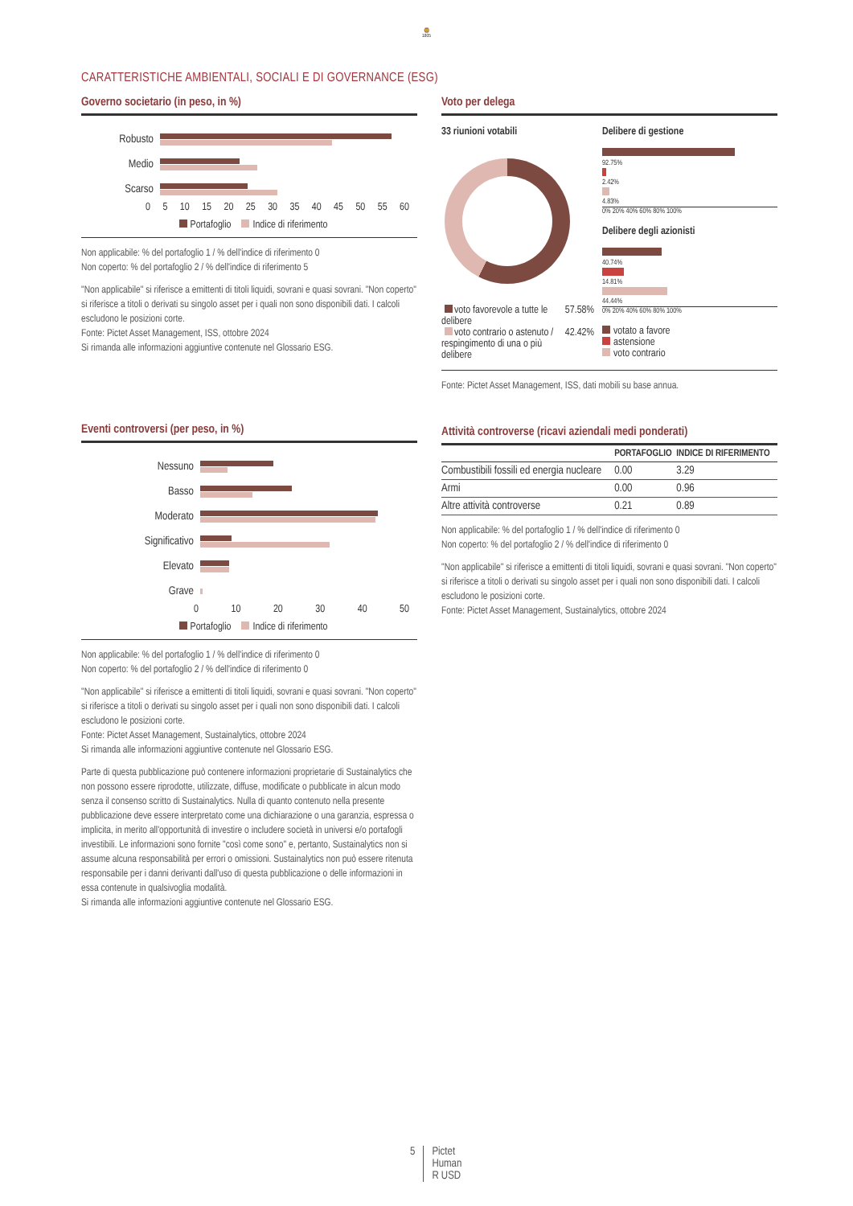🦁
1805
CARATTERISTICHE AMBIENTALI, SOCIALI E DI GOVERNANCE (ESG)
Governo societario (in peso, in %)
Robusto
Medio
Scarso
0 5 10 15 20 25 30 35 40 45 50 55 60
Portafoglio Indice di riferimento
Non applicabile: % del portafoglio 1 / % dell'indice di riferimento 0
Non coperto: % del portafoglio 2 / % dell'indice di riferimento 5
"Non applicabile" si riferisce a emittenti di titoli liquidi, sovrani e quasi sovrani. "Non coperto" si riferisce a titoli o derivati su singolo asset per i quali non sono disponibili dati. I calcoli escludono le posizioni corte.
Fonte: Pictet Asset Management, ISS, ottobre 2024
Si rimanda alle informazioni aggiuntive contenute nel Glossario ESG.
Eventi controversi (per peso, in %)
Nessuno
Basso
Moderato
Significativo
Elevato
Grave
0 10 20 30 40 50
Portafoglio Indice di riferimento
Non applicabile: % del portafoglio 1 / % dell'indice di riferimento 0
Non coperto: % del portafoglio 2 / % dell'indice di riferimento 0
"Non applicabile" si riferisce a emittenti di titoli liquidi, sovrani e quasi sovrani. "Non coperto" si riferisce a titoli o derivati su singolo asset per i quali non sono disponibili dati. I calcoli escludono le posizioni corte.
Fonte: Pictet Asset Management, Sustainalytics, ottobre 2024
Si rimanda alle informazioni aggiuntive contenute nel Glossario ESG.
Parte di questa pubblicazione può contenere informazioni proprietarie di Sustainalytics che non possono essere riprodotte, utilizzate, diffuse, modificate o pubblicate in alcun modo senza il consenso scritto di Sustainalytics. Nulla di quanto contenuto nella presente pubblicazione deve essere interpretato come una dichiarazione o una garanzia, espressa o implicita, in merito all'opportunità di investire o includere società in universi e/o portafogli investibili. Le informazioni sono fornite "così come sono" e, pertanto, Sustainalytics non si assume alcuna responsabilità per errori o omissioni. Sustainalytics non può essere ritenuta responsabile per i danni derivanti dall'uso di questa pubblicazione o delle informazioni in essa contenute in qualsivoglia modalità.
Si rimanda alle informazioni aggiuntive contenute nel Glossario ESG.
Voto per delega
33 riunioni votabili
voto favorevole a tutte le delibere 57.58%
voto contrario o astenuto / respingimento di una o più delibere 42.42%
Delibere di gestione
92.75%
2.42%
4.83%
0% 20% 40% 60% 80% 100%
Delibere degli azionisti
40.74%
14.81%
44.44%
0% 20% 40% 60% 80% 100%
votato a favore
astensione
voto contrario
Fonte: Pictet Asset Management, ISS, dati mobili su base annua.
Attività controverse (ricavi aziendali medi ponderati)
| | PORTAFOGLIO | INDICE DI RIFERIMENTO |
| --- | --- | --- |
| Combustibili fossili ed energia nucleare | 0.00 | 3.29 |
| Armi | 0.00 | 0.96 |
| Altre attività controverse | 0.21 | 0.89 |
Non applicabile: % del portafoglio 1 / % dell'indice di riferimento 0
Non coperto: % del portafoglio 2 / % dell'indice di riferimento 0
"Non applicabile" si riferisce a emittenti di titoli liquidi, sovrani e quasi sovrani. "Non coperto" si riferisce a titoli o derivati su singolo asset per i quali non sono disponibili dati. I calcoli escludono le posizioni corte.
Fonte: Pictet Asset Management, Sustainalytics, ottobre 2024
5 Pictet
Human
R USD